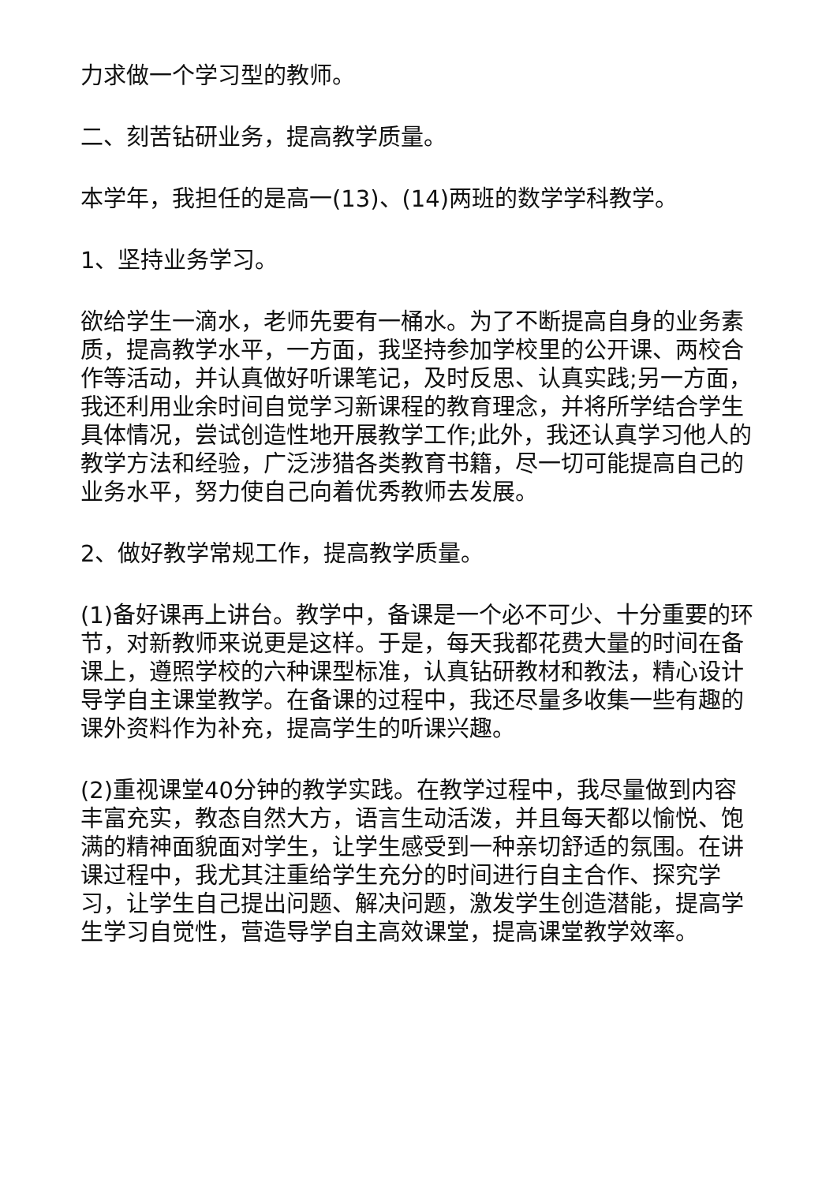力求做一个学习型的教师。
二、刻苦钻研业务，提高教学质量。
本学年，我担任的是高一(13)、(14)两班的数学学科教学。
1、坚持业务学习。
欲给学生一滴水，老师先要有一桶水。为了不断提高自身的业务素质，提高教学水平，一方面，我坚持参加学校里的公开课、两校合作等活动，并认真做好听课笔记，及时反思、认真实践;另一方面，我还利用业余时间自觉学习新课程的教育理念，并将所学结合学生具体情况，尝试创造性地开展教学工作;此外，我还认真学习他人的教学方法和经验，广泛涉猎各类教育书籍，尽一切可能提高自己的业务水平，努力使自己向着优秀教师去发展。
2、做好教学常规工作，提高教学质量。
(1)备好课再上讲台。教学中，备课是一个必不可少、十分重要的环节，对新教师来说更是这样。于是，每天我都花费大量的时间在备课上，遵照学校的六种课型标准，认真钻研教材和教法，精心设计导学自主课堂教学。在备课的过程中，我还尽量多收集一些有趣的课外资料作为补充，提高学生的听课兴趣。
(2)重视课堂40分钟的教学实践。在教学过程中，我尽量做到内容丰富充实，教态自然大方，语言生动活泼，并且每天都以愉悦、饱满的精神面貌面对学生，让学生感受到一种亲切舒适的氛围。在讲课过程中，我尤其注重给学生充分的时间进行自主合作、探究学习，让学生自己提出问题、解决问题，激发学生创造潜能，提高学生学习自觉性，营造导学自主高效课堂，提高课堂教学效率。